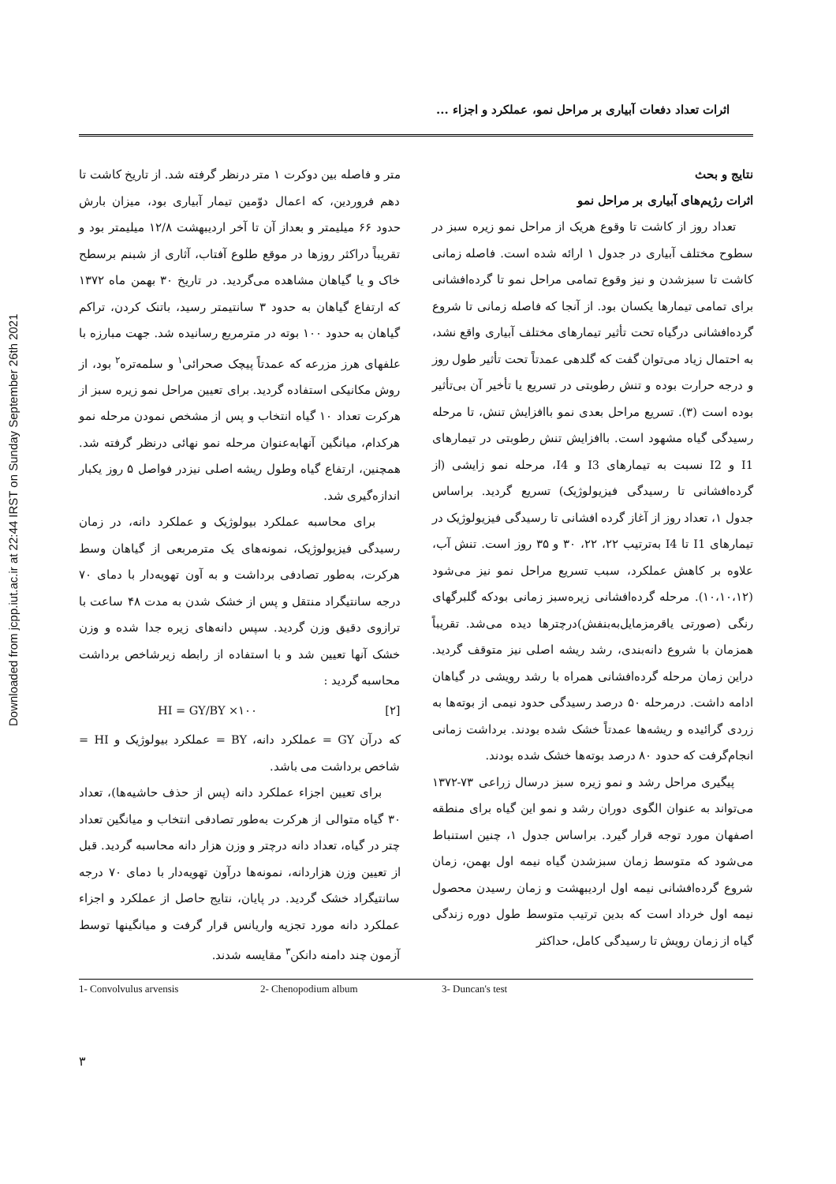Downloaded from jcpp.iut.ac.ir at 22:44 IRST on Sunday September 26th 2021
اثرات تعداد دفعات آبیاری بر مراحل نمو، عملکرد و اجزاء ...
متر و فاصله بین دوکرت ۱ متر درنظر گرفته شد. از تاریخ کاشت تا دهم فروردین، که اعمال دوّمین تیمار آبیاری بود، میزان بارش حدود ۶۶ میلیمتر و بعداز آن تا آخر اردیبهشت ۱۲/۸ میلیمتر بود و تقریباً دراکثر روزها در موقع طلوع آفتاب، آثاری از شبنم برسطح خاک و یا گیاهان مشاهده می‌گردید. در تاریخ ۳۰ بهمن ماه ۱۳۷۲ که ارتفاع گیاهان به حدود ۳ سانتیمتر رسید، باتنک کردن، تراکم گیاهان به حدود ۱۰۰ بوته در مترمربع رسانیده شد. جهت مبارزه با علفهای هرز مزرعه که عمدتاً پیچک صحرائی<sup>۱</sup> و سلمه‌تره<sup>۲</sup> بود، از روش مکانیکی استفاده گردید. برای تعیین مراحل نمو زیره سبز از هرکرت تعداد ۱۰ گیاه انتخاب و پس از مشخص نمودن مرحله نمو هرکدام، میانگین آنهابه‌عنوان مرحله نمو نهائی درنظر گرفته شد. همچنین، ارتفاع گیاه وطول ریشه اصلی نیزدر فواصل ۵ روز یکبار اندازه‌گیری شد.
برای محاسبه عملکرد بیولوژیک و عملکرد دانه، در زمان رسیدگی فیزیولوژیک، نمونه‌های یک مترمربعی از گیاهان وسط هرکرت، به‌طور تصادفی برداشت و به آون تهویه‌دار با دمای ۷۰ درجه سانتیگراد منتقل و پس از خشک شدن به مدت ۴۸ ساعت با ترازوی دقیق وزن گردید. سپس دانه‌های زیره جدا شده و وزن خشک آنها تعیین شد و با استفاده از رابطه زیرشاخص برداشت محاسبه گردید :
HI = GY/BY ×۱۰۰ [۲]
که درآن GY = عملکرد دانه، BY = عملکرد بیولوژیک و HI = شاخص برداشت می باشد.
برای تعیین اجزاء عملکرد دانه (پس از حذف حاشیه‌ها)، تعداد ۳۰ گیاه متوالی از هرکرت به‌طور تصادفی انتخاب و میانگین تعداد چتر در گیاه، تعداد دانه درچتر و وزن هزار دانه محاسبه گردید. قبل از تعیین وزن هزاردانه، نمونه‌ها درآون تهویه‌دار با دمای ۷۰ درجه سانتیگراد خشک گردید. در پایان، نتایج حاصل از عملکرد و اجزاء عملکرد دانه مورد تجزیه واریانس قرار گرفت و میانگینها توسط آزمون چند دامنه دانکن<sup>۳</sup> مقایسه شدند.
نتایج و بحث
اثرات رژیم‌های آبیاری بر مراحل نمو
تعداد روز از کاشت تا وقوع هریک از مراحل نمو زیره سبز در سطوح مختلف آبیاری در جدول ۱ ارائه شده است. فاصله زمانی کاشت تا سبزشدن و نیز وقوع تمامی مراحل نمو تا گرده‌افشانی برای تمامی تیمارها یکسان بود. از آنجا که فاصله زمانی تا شروع گرده‌افشانی درگیاه تحت تأثیر تیمارهای مختلف آبیاری واقع نشد، به احتمال زیاد می‌توان گفت که گلدهی عمدتاً تحت تأثیر طول روز و درجه حرارت بوده و تنش رطوبتی در تسریع یا تأخیر آن بی‌تأثیر بوده است (۳). تسریع مراحل بعدی نمو باافزایش تنش، تا مرحله رسیدگی گیاه مشهود است. باافزایش تنش رطوبتی در تیمارهای I1 و I2 نسبت به تیمارهای I3 و I4، مرحله نمو زایشی (از گرده‌افشانی تا رسیدگی فیزیولوژیک) تسریع گردید. براساس جدول ۱، تعداد روز از آغاز گرده افشانی تا رسیدگی فیزیولوژیک در تیمارهای I1 تا I4 به‌ترتیب ۲۲، ۲۲، ۳۰ و ۳۵ روز است. تنش آب، علاوه بر کاهش عملکرد، سبب تسریع مراحل نمو نیز می‌شود (۱۰،۱۰،۱۲). مرحله گرده‌افشانی زیره‌سبز زمانی بودکه گلبرگهای رنگی (صورتی یاقرمزمایل‌به‌بنفش)درچترها دیده می‌شد. تقریباً همزمان با شروع دانه‌بندی، رشد ریشه اصلی نیز متوقف گردید. دراین زمان مرحله گرده‌افشانی همراه با رشد رویشی در گیاهان ادامه داشت. درمرحله ۵۰ درصد رسیدگی حدود نیمی از بوته‌ها به زردی گرائیده و ریشه‌ها عمدتاً خشک شده بودند. برداشت زمانی انجام‌گرفت که حدود ۸۰ درصد بوته‌ها خشک شده بودند.
پیگیری مراحل رشد و نمو زیره سبز درسال زراعی ۷۳-۱۳۷۲ می‌تواند به عنوان الگوی دوران رشد و نمو این گیاه برای منطقه اصفهان مورد توجه قرار گیرد. براساس جدول ۱، چنین استنباط می‌شود که متوسط زمان سبزشدن گیاه نیمه اول بهمن، زمان شروع گرده‌افشانی نیمه اول اردیبهشت و زمان رسیدن محصول نیمه اول خرداد است که بدین ترتیب متوسط طول دوره زندگی گیاه از زمان رویش تا رسیدگی کامل، حداکثر
1- Convolvulus arvensis 2- Chenopodium album 3- Duncan's test
۳